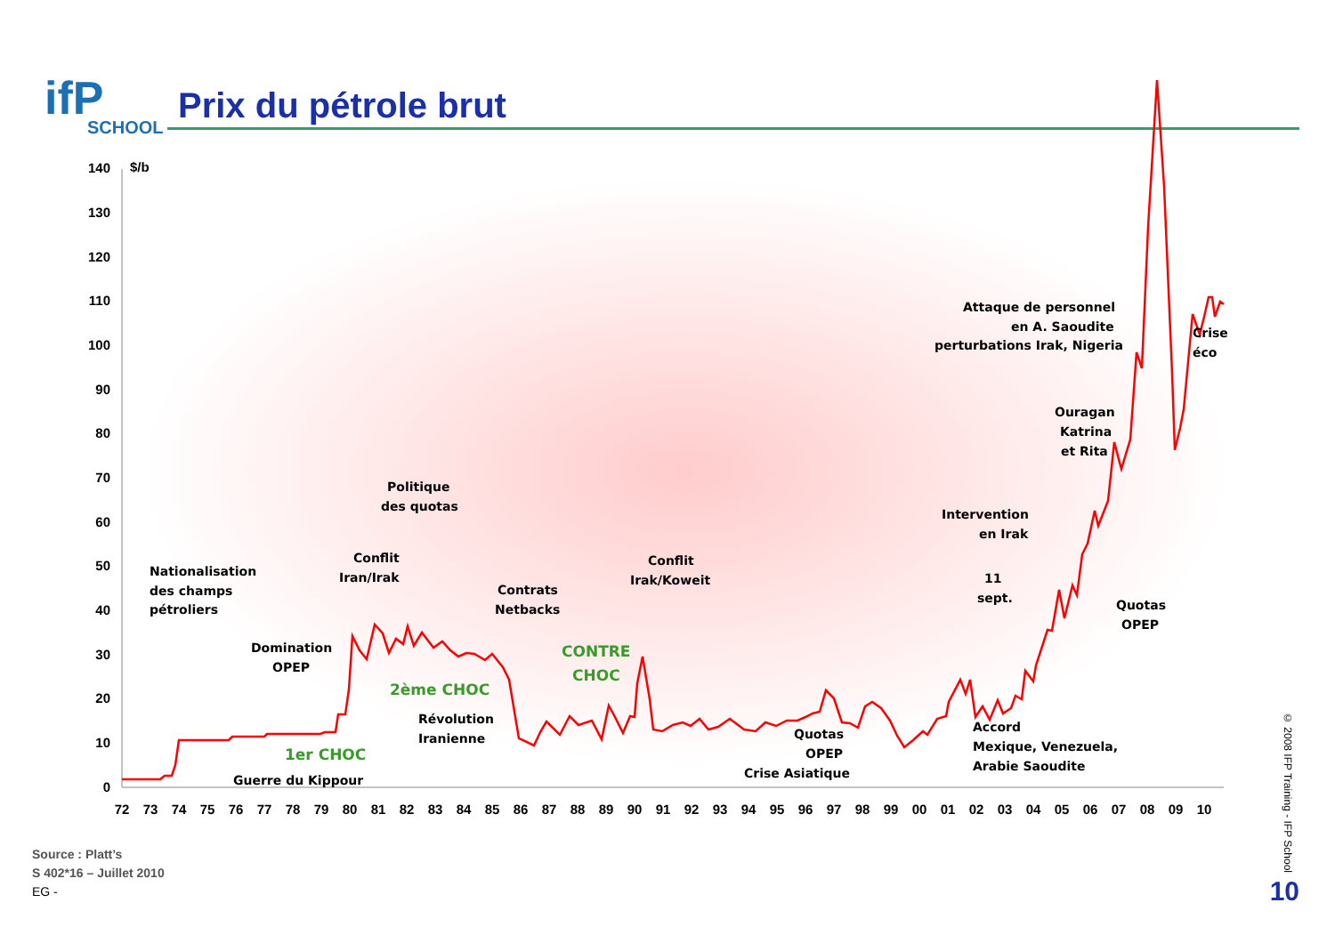ifP
SCHOOL
Prix du pétrole brut
140
130
120
110
100
90
80
70
60
50
40
30
20
10
0
$/b
72
73
74
75
76
77
78
79
80
81
82
83
84
85
86
87
88
89
90
91
92
93
94
95
96
97
98
99
00
01
02
03
04
05
06
07
08
09
10
Nationalisation
des champs
pétroliers
Domination
OPEP
Guerre du Kippour
Conflit
Iran/Irak
Politique
des quotas
Révolution
Iranienne
Contrats
Netbacks
Conflit
Irak/Koweit
Quotas
OPEP
Crise Asiatique
Intervention
en Irak
11
sept.
Attaque de personnel
en A. Saoudite
perturbations Irak, Nigeria
Ouragan
Katrina
et Rita
Crise
éco
Quotas
OPEP
Accord
Mexique, Venezuela,
Arabie Saoudite
1er CHOC
2ème CHOC
CONTRE
CHOC
Source : Platt’s
S 402*16 – Juillet 2010
EG -
© 2008 IFP Training - IFP School
10